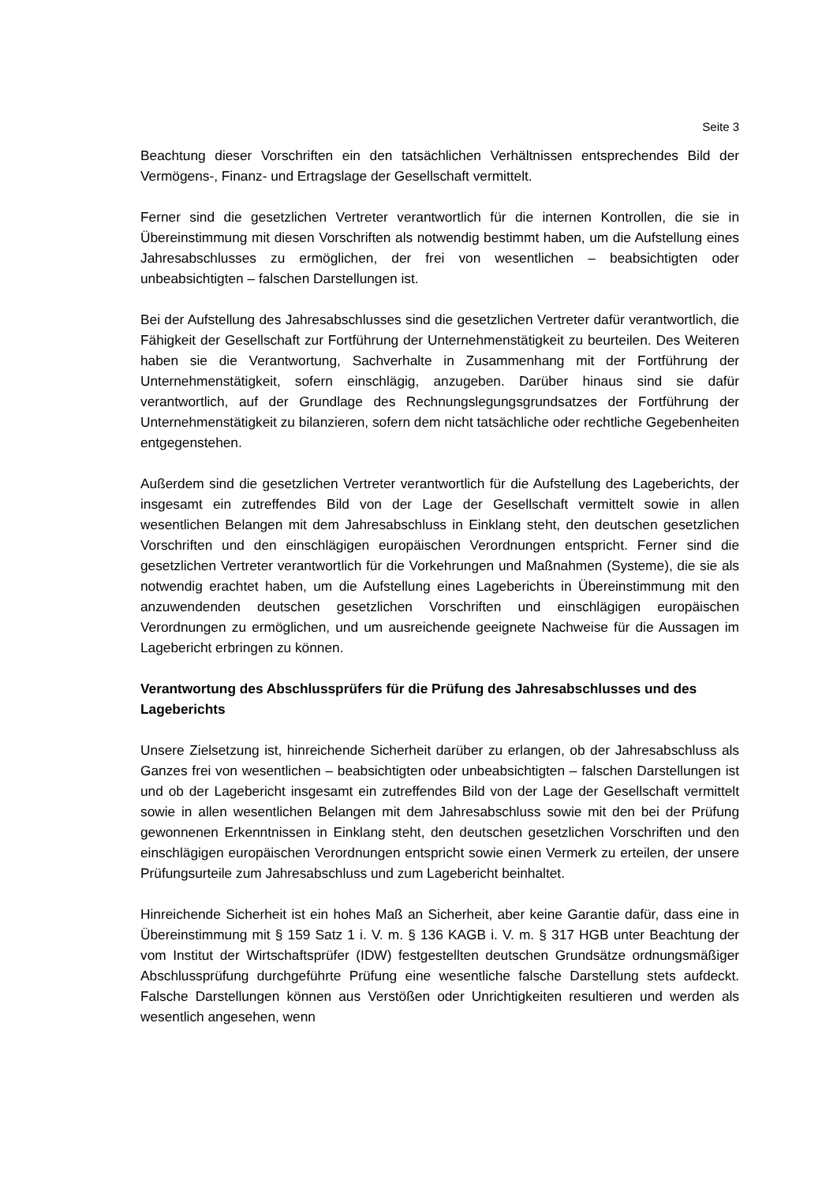Seite 3
Beachtung dieser Vorschriften ein den tatsächlichen Verhältnissen entsprechendes Bild der Vermögens-, Finanz- und Ertragslage der Gesellschaft vermittelt.
Ferner sind die gesetzlichen Vertreter verantwortlich für die internen Kontrollen, die sie in Übereinstimmung mit diesen Vorschriften als notwendig bestimmt haben, um die Aufstellung eines Jahresabschlusses zu ermöglichen, der frei von wesentlichen – beabsichtigten oder unbeabsichtigten – falschen Darstellungen ist.
Bei der Aufstellung des Jahresabschlusses sind die gesetzlichen Vertreter dafür verantwortlich, die Fähigkeit der Gesellschaft zur Fortführung der Unternehmenstätigkeit zu beurteilen. Des Weiteren haben sie die Verantwortung, Sachverhalte in Zusammenhang mit der Fortführung der Unternehmenstätigkeit, sofern einschlägig, anzugeben. Darüber hinaus sind sie dafür verantwortlich, auf der Grundlage des Rechnungslegungsgrundsatzes der Fortführung der Unternehmenstätigkeit zu bilanzieren, sofern dem nicht tatsächliche oder rechtliche Gegebenheiten entgegenstehen.
Außerdem sind die gesetzlichen Vertreter verantwortlich für die Aufstellung des Lageberichts, der insgesamt ein zutreffendes Bild von der Lage der Gesellschaft vermittelt sowie in allen wesentlichen Belangen mit dem Jahresabschluss in Einklang steht, den deutschen gesetzlichen Vorschriften und den einschlägigen europäischen Verordnungen entspricht. Ferner sind die gesetzlichen Vertreter verantwortlich für die Vorkehrungen und Maßnahmen (Systeme), die sie als notwendig erachtet haben, um die Aufstellung eines Lageberichts in Übereinstimmung mit den anzuwendenden deutschen gesetzlichen Vorschriften und einschlägigen europäischen Verordnungen zu ermöglichen, und um ausreichende geeignete Nachweise für die Aussagen im Lagebericht erbringen zu können.
Verantwortung des Abschlussprüfers für die Prüfung des Jahresabschlusses und des Lageberichts
Unsere Zielsetzung ist, hinreichende Sicherheit darüber zu erlangen, ob der Jahresabschluss als Ganzes frei von wesentlichen – beabsichtigten oder unbeabsichtigten – falschen Darstellungen ist und ob der Lagebericht insgesamt ein zutreffendes Bild von der Lage der Gesellschaft vermittelt sowie in allen wesentlichen Belangen mit dem Jahresabschluss sowie mit den bei der Prüfung gewonnenen Erkenntnissen in Einklang steht, den deutschen gesetzlichen Vorschriften und den einschlägigen europäischen Verordnungen entspricht sowie einen Vermerk zu erteilen, der unsere Prüfungsurteile zum Jahresabschluss und zum Lagebericht beinhaltet.
Hinreichende Sicherheit ist ein hohes Maß an Sicherheit, aber keine Garantie dafür, dass eine in Übereinstimmung mit § 159 Satz 1 i. V. m. § 136 KAGB i. V. m. § 317 HGB unter Beachtung der vom Institut der Wirtschaftsprüfer (IDW) festgestellten deutschen Grundsätze ordnungsmäßiger Abschlussprüfung durchgeführte Prüfung eine wesentliche falsche Darstellung stets aufdeckt. Falsche Darstellungen können aus Verstößen oder Unrichtigkeiten resultieren und werden als wesentlich angesehen, wenn